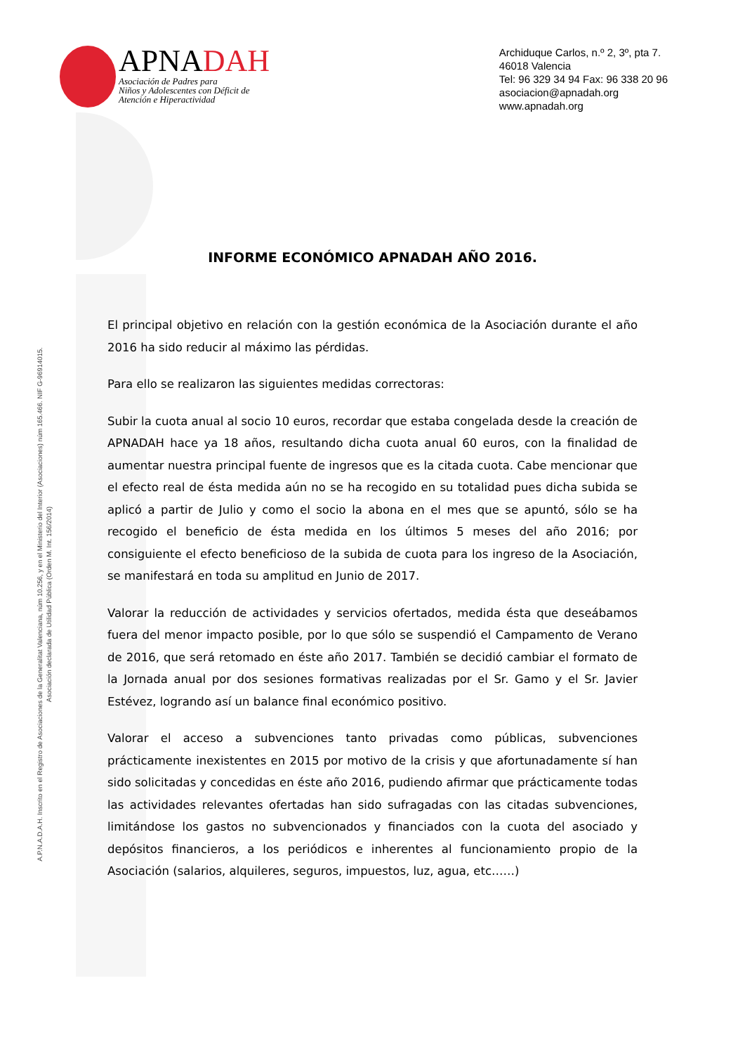APNADAH
Asociación de Padres para
Niños y Adolescentes con Déficit de
Atención e Hiperactividad
Archiduque Carlos, n.º 2, 3º, pta 7.
46018 Valencia
Tel: 96 329 34 94 Fax: 96 338 20 96
asociacion@apnadah.org
www.apnadah.org
INFORME ECONÓMICO APNADAH AÑO 2016.
El principal objetivo en relación con la gestión económica de la Asociación durante el año 2016 ha sido reducir al máximo las pérdidas.
Para ello se realizaron las siguientes medidas correctoras:
Subir la cuota anual al socio 10 euros, recordar que estaba congelada desde la creación de APNADAH hace ya 18 años, resultando dicha cuota anual 60 euros, con la finalidad de aumentar nuestra principal fuente de ingresos que es la citada cuota. Cabe mencionar que el efecto real de ésta medida aún no se ha recogido en su totalidad pues dicha subida se aplicó a partir de Julio y como el socio la abona en el mes que se apuntó, sólo se ha recogido el beneficio de ésta medida en los últimos 5 meses del año 2016; por consiguiente el efecto beneficioso de la subida de cuota para los ingreso de la Asociación, se manifestará en toda su amplitud en Junio de 2017.
Valorar la reducción de actividades y servicios ofertados, medida ésta que deseábamos fuera del menor impacto posible, por lo que sólo se suspendió el Campamento de Verano de 2016, que será retomado en éste año 2017. También se decidió cambiar el formato de la Jornada anual por dos sesiones formativas realizadas por el Sr. Gamo y el Sr. Javier Estévez, logrando así un balance final económico positivo.
Valorar el acceso a subvenciones tanto privadas como públicas, subvenciones prácticamente inexistentes en 2015 por motivo de la crisis y que afortunadamente sí han sido solicitadas y concedidas en éste año 2016, pudiendo afirmar que prácticamente todas las actividades relevantes ofertadas han sido sufragadas con las citadas subvenciones, limitándose los gastos no subvencionados y financiados con la cuota del asociado y depósitos financieros, a los periódicos e inherentes al funcionamiento propio de la Asociación (salarios, alquileres, seguros, impuestos, luz, agua, etc……)
A.P.N.A.D.A.H. Inscrito en el Registro de Asociaciones de la Generalitat Valenciana, núm 10.256, y en el Ministerio del Interior (Asociaciones) núm 165.466. NIF G-96914015.
Asociación declarada de Utilidad Pública (Orden M. Int. 156/2014)